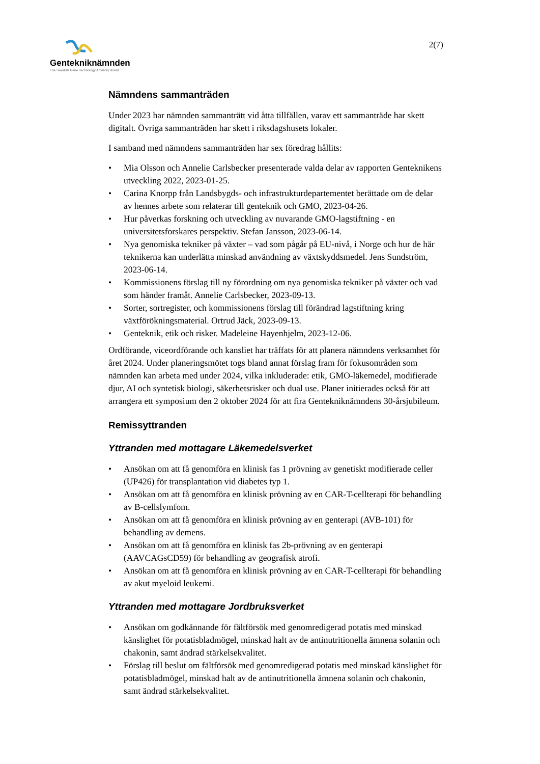Gentekniknämnden
The Swedish Gene Technology Advisory Board
2(7)
Nämndens sammanträden
Under 2023 har nämnden sammanträtt vid åtta tillfällen, varav ett sammanträde har skett digitalt. Övriga sammanträden har skett i riksdagshusets lokaler.
I samband med nämndens sammanträden har sex föredrag hållits:
• Mia Olsson och Annelie Carlsbecker presenterade valda delar av rapporten Genteknikens utveckling 2022, 2023-01-25.
• Carina Knorpp från Landsbygds- och infrastrukturdepartementet berättade om de delar av hennes arbete som relaterar till genteknik och GMO, 2023-04-26.
• Hur påverkas forskning och utveckling av nuvarande GMO-lagstiftning - en universitetsforskares perspektiv. Stefan Jansson, 2023-06-14.
• Nya genomiska tekniker på växter – vad som pågår på EU-nivå, i Norge och hur de här teknikerna kan underlätta minskad användning av växtskyddsmedel. Jens Sundström, 2023-06-14.
• Kommissionens förslag till ny förordning om nya genomiska tekniker på växter och vad som händer framåt. Annelie Carlsbecker, 2023-09-13.
• Sorter, sortregister, och kommissionens förslag till förändrad lagstiftning kring växtförökningsmaterial. Ortrud Jäck, 2023-09-13.
• Genteknik, etik och risker. Madeleine Hayenhjelm, 2023-12-06.
Ordförande, viceordförande och kansliet har träffats för att planera nämndens verksamhet för året 2024. Under planeringsmötet togs bland annat förslag fram för fokusområden som nämnden kan arbeta med under 2024, vilka inkluderade: etik, GMO-läkemedel, modifierade djur, AI och syntetisk biologi, säkerhetsrisker och dual use. Planer initierades också för att arrangera ett symposium den 2 oktober 2024 för att fira Gentekniknämndens 30-årsjubileum.
Remissyttranden
Yttranden med mottagare Läkemedelsverket
• Ansökan om att få genomföra en klinisk fas 1 prövning av genetiskt modifierade celler (UP426) för transplantation vid diabetes typ 1.
• Ansökan om att få genomföra en klinisk prövning av en CAR-T-cellterapi för behandling av B-cellslymfom.
• Ansökan om att få genomföra en klinisk prövning av en genterapi (AVB-101) för behandling av demens.
• Ansökan om att få genomföra en klinisk fas 2b-prövning av en genterapi (AAVCAGsCD59) för behandling av geografisk atrofi.
• Ansökan om att få genomföra en klinisk prövning av en CAR-T-cellterapi för behandling av akut myeloid leukemi.
Yttranden med mottagare Jordbruksverket
• Ansökan om godkännande för fältförsök med genomredigerad potatis med minskad känslighet för potatisbladmögel, minskad halt av de antinutritionella ämnena solanin och chakonin, samt ändrad stärkelsekvalitet.
• Förslag till beslut om fältförsök med genomredigerad potatis med minskad känslighet för potatisbladmögel, minskad halt av de antinutritionella ämnena solanin och chakonin, samt ändrad stärkelsekvalitet.